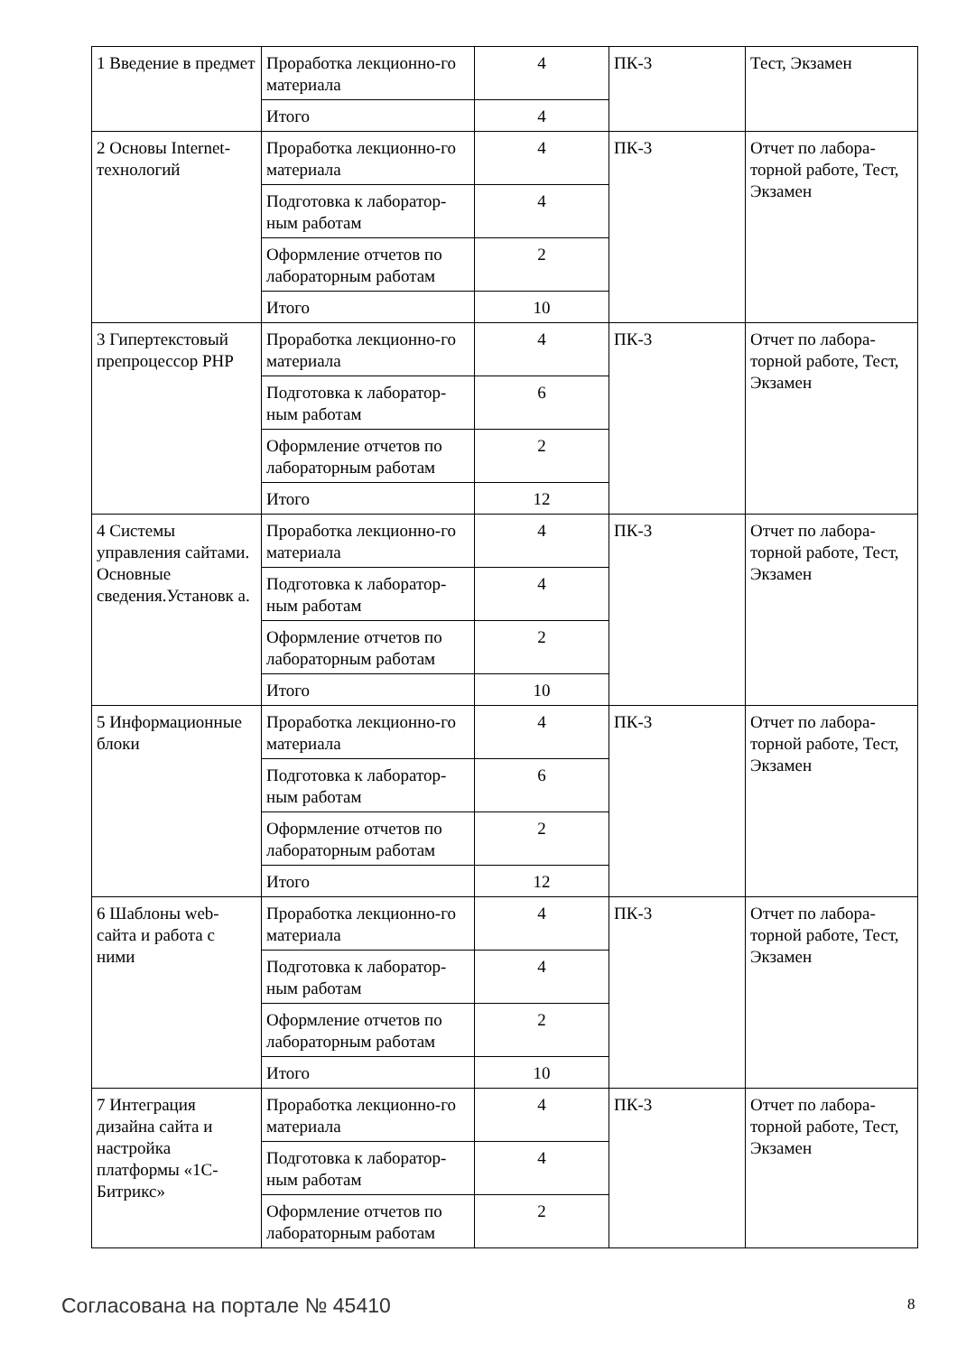| 1 Введение в предмет | Проработка лекционно-го материала | 4 | ПК-3 | Тест, Экзамен |
| | Итого | 4 | | |
| 2 Основы Internet-технологий | Проработка лекционно-го материала | 4 | ПК-3 | Отчет по лабора-торной работе, Тест, Экзамен |
| | Подготовка к лаборатор-ным работам | 4 | | |
| | Оформление отчетов по лабораторным работам | 2 | | |
| | Итого | 10 | | |
| 3 Гипертекстовый препроцессор PHP | Проработка лекционно-го материала | 4 | ПК-3 | Отчет по лабора-торной работе, Тест, Экзамен |
| | Подготовка к лаборатор-ным работам | 6 | | |
| | Оформление отчетов по лабораторным работам | 2 | | |
| | Итого | 12 | | |
| 4 Системы управления сайтами. Основные сведения.Установк а. | Проработка лекционно-го материала | 4 | ПК-3 | Отчет по лабора-торной работе, Тест, Экзамен |
| | Подготовка к лаборатор-ным работам | 4 | | |
| | Оформление отчетов по лабораторным работам | 2 | | |
| | Итого | 10 | | |
| 5 Информационные блоки | Проработка лекционно-го материала | 4 | ПК-3 | Отчет по лабора-торной работе, Тест, Экзамен |
| | Подготовка к лаборатор-ным работам | 6 | | |
| | Оформление отчетов по лабораторным работам | 2 | | |
| | Итого | 12 | | |
| 6 Шаблоны web-сайта и работа с ними | Проработка лекционно-го материала | 4 | ПК-3 | Отчет по лабора-торной работе, Тест, Экзамен |
| | Подготовка к лаборатор-ным работам | 4 | | |
| | Оформление отчетов по лабораторным работам | 2 | | |
| | Итого | 10 | | |
| 7 Интеграция дизайна сайта и настройка платформы «1С-Битрикс» | Проработка лекционно-го материала | 4 | ПК-3 | Отчет по лабора-торной работе, Тест, Экзамен |
| | Подготовка к лаборатор-ным работам | 4 | | |
| | Оформление отчетов по лабораторным работам | 2 | | |
Согласована на портале № 45410 8